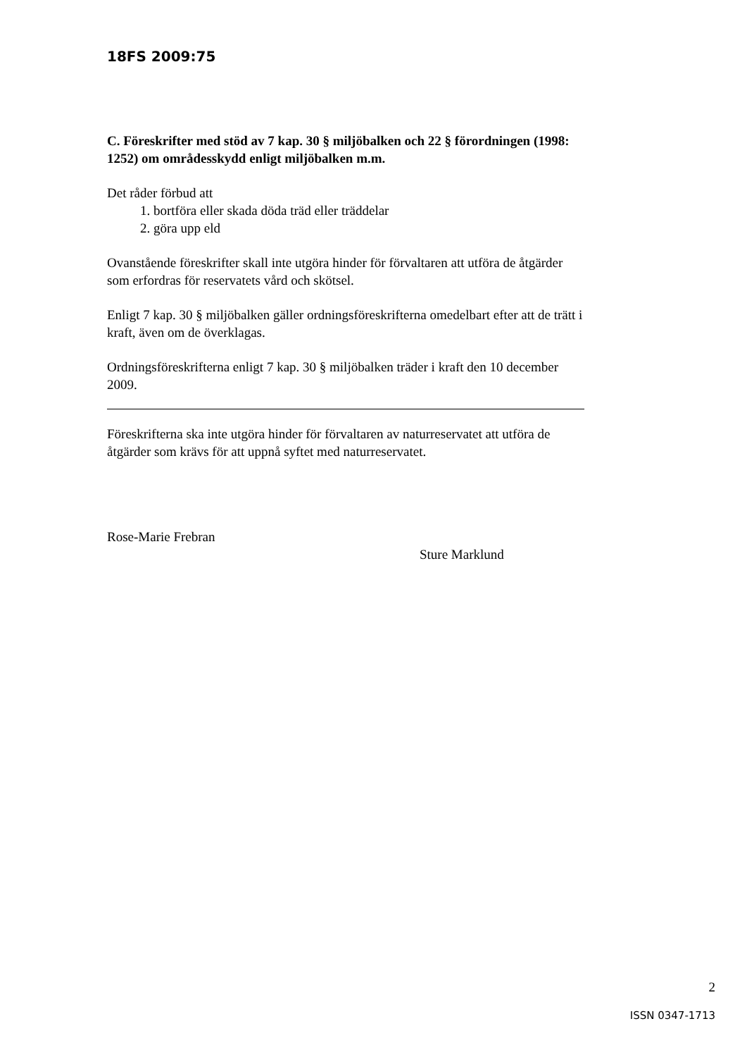18FS 2009:75
C. Föreskrifter med stöd av 7 kap. 30 § miljöbalken och 22 § förordningen (1998: 1252) om områdesskydd enligt miljöbalken m.m.
Det råder förbud att
1. bortföra eller skada döda träd eller träddelar
2. göra upp eld
Ovanstående föreskrifter skall inte utgöra hinder för förvaltaren att utföra de åtgärder som erfordras för reservatets vård och skötsel.
Enligt 7 kap. 30 § miljöbalken gäller ordningsföreskrifterna omedelbart efter att de trätt i kraft, även om de överklagas.
Ordningsföreskrifterna enligt 7 kap. 30 § miljöbalken träder i kraft den 10 december 2009.
Föreskrifterna ska inte utgöra hinder för förvaltaren av naturreservatet att utföra de åtgärder som krävs för att uppnå syftet med naturreservatet.
Rose-Marie Frebran
Sture Marklund
2
ISSN 0347-1713